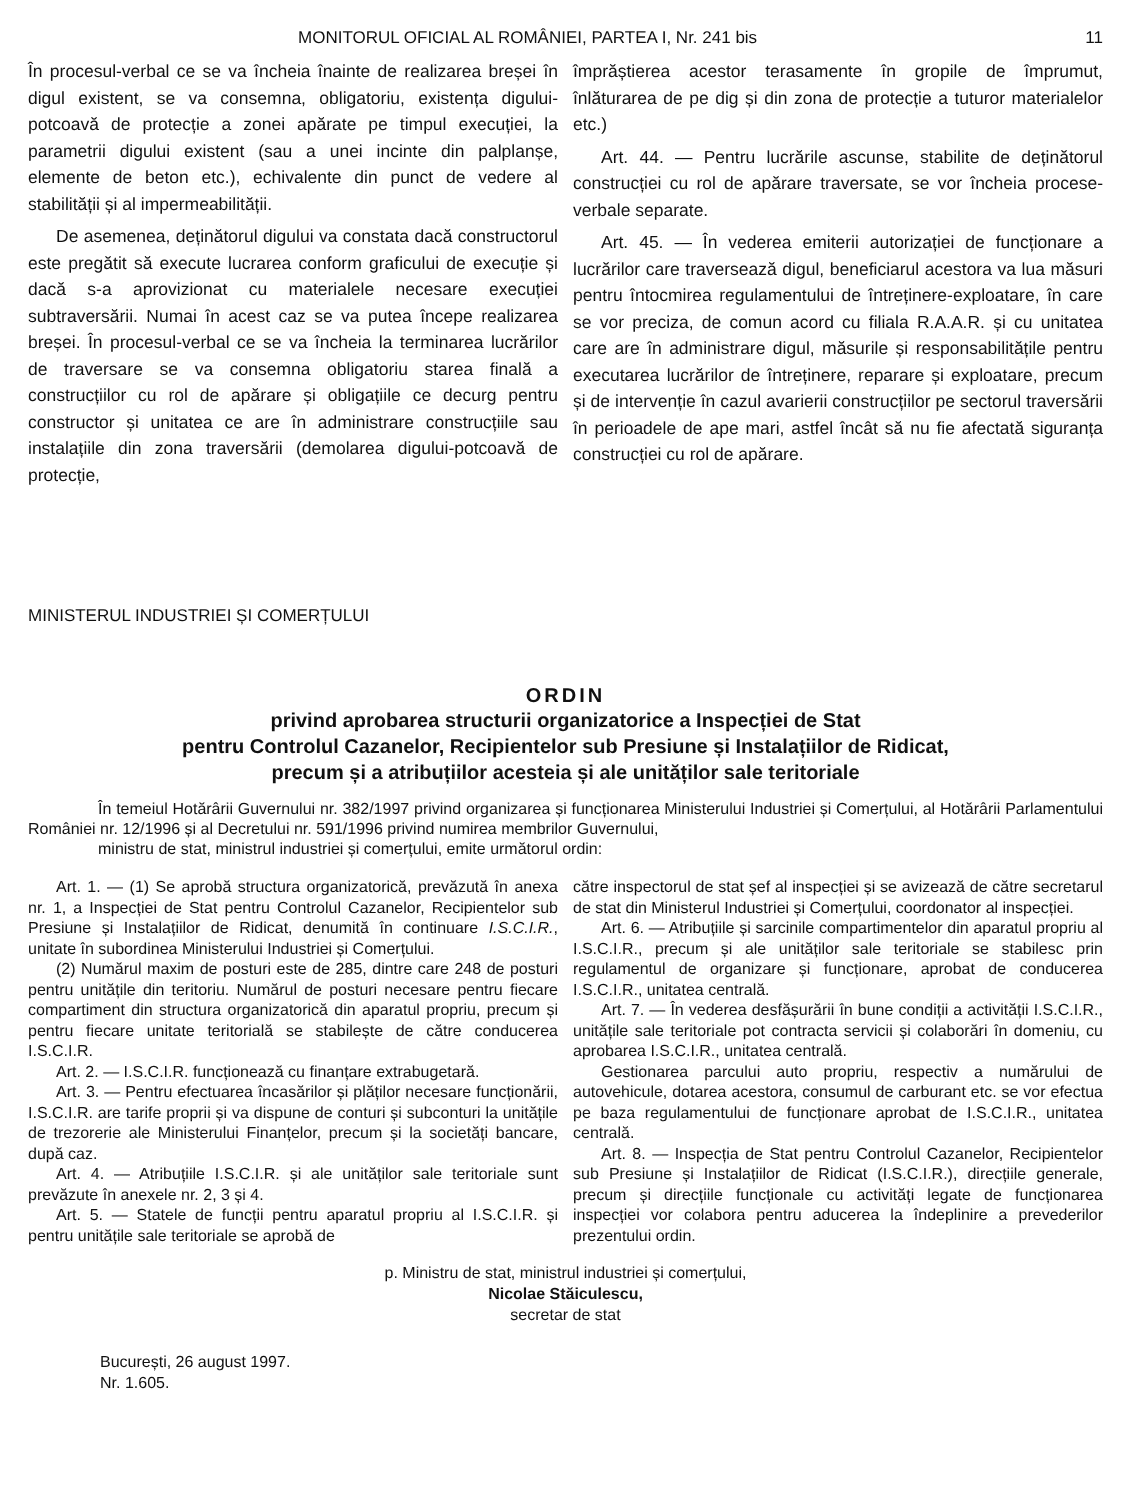MONITORUL OFICIAL AL ROMÂNIEI, PARTEA I, Nr. 241 bis 11
În procesul-verbal ce se va încheia înainte de realizarea breșei în digul existent, se va consemna, obligatoriu, existența digului-potcoavă de protecție a zonei apărate pe timpul execuției, la parametrii digului existent (sau a unei incinte din palplanșe, elemente de beton etc.), echivalente din punct de vedere al stabilității și al impermeabilității.
De asemenea, deținătorul digului va constata dacă constructorul este pregătit să execute lucrarea conform graficului de execuție și dacă s-a aprovizionat cu materialele necesare execuției subtraversării. Numai în acest caz se va putea începe realizarea breșei. În procesul-verbal ce se va încheia la terminarea lucrărilor de traversare se va consemna obligatoriu starea finală a construcțiilor cu rol de apărare și obligațiile ce decurg pentru constructor și unitatea ce are în administrare construcțiile sau instalațiile din zona traversării (demolarea digului-potcoavă de protecție,
împrăștierea acestor terasamente în gropile de împrumut, înlăturarea de pe dig și din zona de protecție a tuturor materialelor etc.)
Art. 44. — Pentru lucrările ascunse, stabilite de deținătorul construcției cu rol de apărare traversate, se vor încheia procese-verbale separate.
Art. 45. — În vederea emiterii autorizației de funcționare a lucrărilor care traversează digul, beneficiarul acestora va lua măsuri pentru întocmirea regulamentului de întreținere-exploatare, în care se vor preciza, de comun acord cu filiala R.A.A.R. și cu unitatea care are în administrare digul, măsurile și responsabilitățile pentru executarea lucrărilor de întreținere, reparare și exploatare, precum și de intervenție în cazul avarierii construcțiilor pe sectorul traversării în perioadele de ape mari, astfel încât să nu fie afectată siguranța construcției cu rol de apărare.
MINISTERUL INDUSTRIEI ȘI COMERȚULUI
ORDIN
privind aprobarea structurii organizatorice a Inspecției de Stat
pentru Controlul Cazanelor, Recipientelor sub Presiune și Instalațiilor de Ridicat,
precum și a atribuțiilor acesteia și ale unităților sale teritoriale
În temeiul Hotărârii Guvernului nr. 382/1997 privind organizarea și funcționarea Ministerului Industriei și Comerțului, al Hotărârii Parlamentului României nr. 12/1996 și al Decretului nr. 591/1996 privind numirea membrilor Guvernului,
ministru de stat, ministrul industriei și comerțului, emite următorul ordin:
Art. 1. — (1) Se aprobă structura organizatorică, prevăzută în anexa nr. 1, a Inspecției de Stat pentru Controlul Cazanelor, Recipientelor sub Presiune și Instalațiilor de Ridicat, denumită în continuare I.S.C.I.R., unitate în subordinea Ministerului Industriei și Comerțului.
(2) Numărul maxim de posturi este de 285, dintre care 248 de posturi pentru unitățile din teritoriu. Numărul de posturi necesare pentru fiecare compartiment din structura organizatorică din aparatul propriu, precum și pentru fiecare unitate teritorială se stabilește de către conducerea I.S.C.I.R.
Art. 2. — I.S.C.I.R. funcționează cu finanțare extrabugetară.
Art. 3. — Pentru efectuarea încasărilor și plăților necesare funcționării, I.S.C.I.R. are tarife proprii și va dispune de conturi și subconturi la unitățile de trezorerie ale Ministerului Finanțelor, precum și la societăți bancare, după caz.
Art. 4. — Atribuțiile I.S.C.I.R. și ale unităților sale teritoriale sunt prevăzute în anexele nr. 2, 3 și 4.
Art. 5. — Statele de funcții pentru aparatul propriu al I.S.C.I.R. și pentru unitățile sale teritoriale se aprobă de
către inspectorul de stat șef al inspecției și se avizează de către secretarul de stat din Ministerul Industriei și Comerțului, coordonator al inspecției.
Art. 6. — Atribuțiile și sarcinile compartimentelor din aparatul propriu al I.S.C.I.R., precum și ale unităților sale teritoriale se stabilesc prin regulamentul de organizare și funcționare, aprobat de conducerea I.S.C.I.R., unitatea centrală.
Art. 7. — În vederea desfășurării în bune condiții a activității I.S.C.I.R., unitățile sale teritoriale pot contracta servicii și colaborări în domeniu, cu aprobarea I.S.C.I.R., unitatea centrală.
Gestionarea parcului auto propriu, respectiv a numărului de autovehicule, dotarea acestora, consumul de carburant etc. se vor efectua pe baza regulamentului de funcționare aprobat de I.S.C.I.R., unitatea centrală.
Art. 8. — Inspecția de Stat pentru Controlul Cazanelor, Recipientelor sub Presiune și Instalațiilor de Ridicat (I.S.C.I.R.), direcțiile generale, precum și direcțiile funcționale cu activități legate de funcționarea inspecției vor colabora pentru aducerea la îndeplinire a prevederilor prezentului ordin.
p. Ministru de stat, ministrul industriei și comerțului,
Nicolae Stăiculescu,
secretar de stat
București, 26 august 1997.
Nr. 1.605.